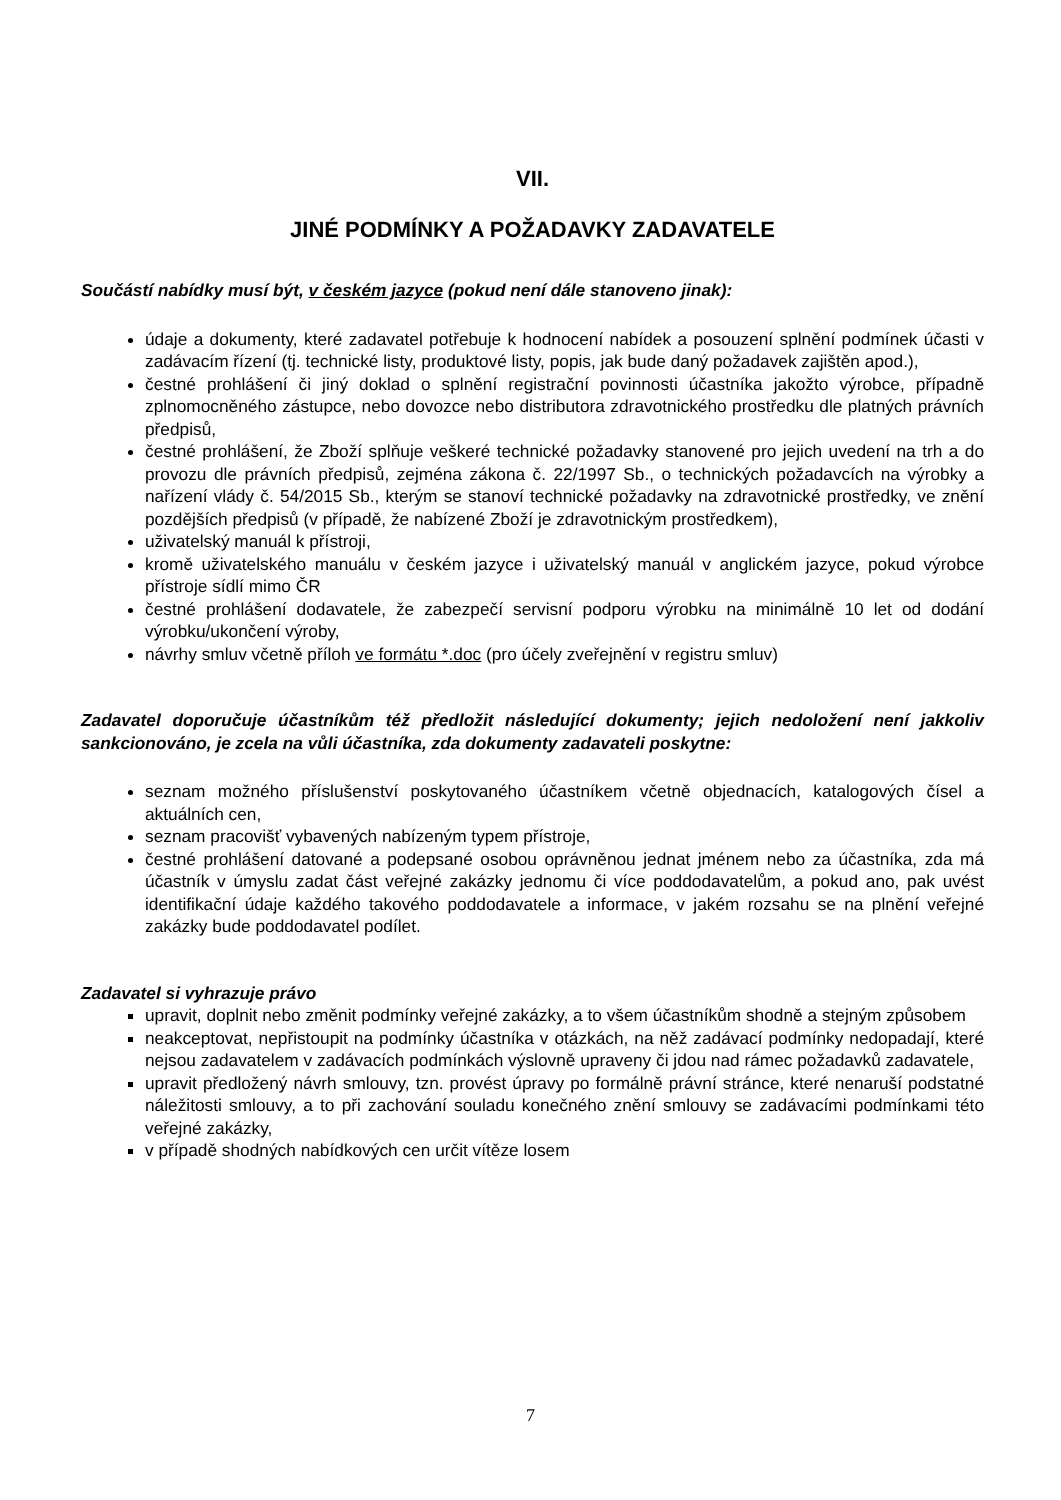VII.
JINÉ PODMÍNKY A POŽADAVKY ZADAVATELE
Součástí nabídky musí být, v českém jazyce (pokud není dále stanoveno jinak):
údaje a dokumenty, které zadavatel potřebuje k hodnocení nabídek a posouzení splnění podmínek účasti v zadávacím řízení (tj. technické listy, produktové listy, popis, jak bude daný požadavek zajištěn apod.),
čestné prohlášení či jiný doklad o splnění registrační povinnosti účastníka jakožto výrobce, případně zplnomocněného zástupce, nebo dovozce nebo distributora zdravotnického prostředku dle platných právních předpisů,
čestné prohlášení, že Zboží splňuje veškeré technické požadavky stanovené pro jejich uvedení na trh a do provozu dle právních předpisů, zejména zákona č. 22/1997 Sb., o technických požadavcích na výrobky a nařízení vlády č. 54/2015 Sb., kterým se stanoví technické požadavky na zdravotnické prostředky, ve znění pozdějších předpisů (v případě, že nabízené Zboží je zdravotnickým prostředkem),
uživatelský manuál k přístroji,
kromě uživatelského manuálu v českém jazyce i uživatelský manuál v anglickém jazyce, pokud výrobce přístroje sídlí mimo ČR
čestné prohlášení dodavatele, že zabezpečí servisní podporu výrobku na minimálně 10 let od dodání výrobku/ukončení výroby,
návrhy smluv včetně příloh ve formátu *.doc (pro účely zveřejnění v registru smluv)
Zadavatel doporučuje účastníkům též předložit následující dokumenty; jejich nedoložení není jakkoliv sankcionováno, je zcela na vůli účastníka, zda dokumenty zadavateli poskytne:
seznam možného příslušenství poskytovaného účastníkem včetně objednacích, katalogových čísel a aktuálních cen,
seznam pracovišť vybavených nabízeným typem přístroje,
čestné prohlášení datované a podepsané osobou oprávněnou jednat jménem nebo za účastníka, zda má účastník v úmyslu zadat část veřejné zakázky jednomu či více poddodavatelům, a pokud ano, pak uvést identifikační údaje každého takového poddodavatele a informace, v jakém rozsahu se na plnění veřejné zakázky bude poddodavatel podílet.
Zadavatel si vyhrazuje právo
upravit, doplnit nebo změnit podmínky veřejné zakázky, a to všem účastníkům shodně a stejným způsobem
neakceptovat, nepřistoupit na podmínky účastníka v otázkách, na něž zadávací podmínky nedopadají, které nejsou zadavatelem v zadávacích podmínkách výslovně upraveny či jdou nad rámec požadavků zadavatele,
upravit předložený návrh smlouvy, tzn. provést úpravy po formálně právní stránce, které nenaruší podstatné náležitosti smlouvy, a to při zachování souladu konečného znění smlouvy se zadávacími podmínkami této veřejné zakázky,
v případě shodných nabídkových cen určit vítěze losem
7